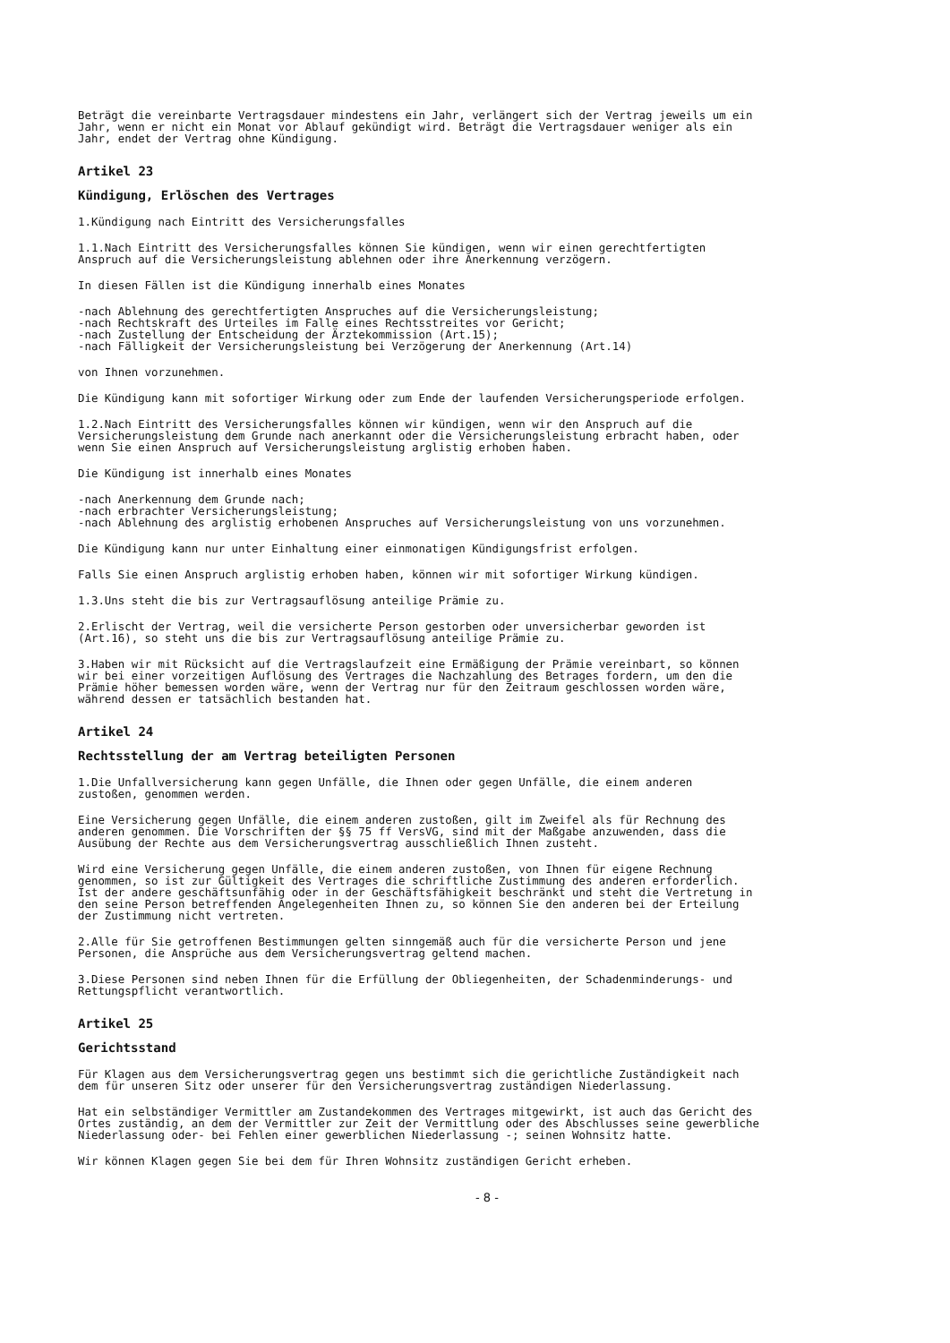Beträgt die vereinbarte Vertragsdauer mindestens ein Jahr, verlängert sich der Vertrag jeweils um ein Jahr, wenn er nicht ein Monat vor Ablauf gekündigt wird. Beträgt die Vertragsdauer weniger als ein Jahr, endet der Vertrag ohne Kündigung.
Artikel 23
Kündigung, Erlöschen des Vertrages
1.Kündigung nach Eintritt des Versicherungsfalles
1.1.Nach Eintritt des Versicherungsfalles können Sie kündigen, wenn wir einen gerechtfertigten Anspruch auf die Versicherungsleistung ablehnen oder ihre Anerkennung verzögern.
In diesen Fällen ist die Kündigung innerhalb eines Monates
-nach Ablehnung des gerechtfertigten Anspruches auf die Versicherungsleistung; -nach Rechtskraft des Urteiles im Falle eines Rechtsstreites vor Gericht; -nach Zustellung der Entscheidung der Ärztekommission (Art.15); -nach Fälligkeit der Versicherungsleistung bei Verzögerung der Anerkennung (Art.14)
von Ihnen vorzunehmen.
Die Kündigung kann mit sofortiger Wirkung oder zum Ende der laufenden Versicherungsperiode erfolgen.
1.2.Nach Eintritt des Versicherungsfalles können wir kündigen, wenn wir den Anspruch auf die Versicherungsleistung dem Grunde nach anerkannt oder die Versicherungsleistung erbracht haben, oder wenn Sie einen Anspruch auf Versicherungsleistung arglistig erhoben haben.
Die Kündigung ist innerhalb eines Monates
-nach Anerkennung dem Grunde nach; -nach erbrachter Versicherungsleistung; -nach Ablehnung des arglistig erhobenen Anspruches auf Versicherungsleistung von uns vorzunehmen.
Die Kündigung kann nur unter Einhaltung einer einmonatigen Kündigungsfrist erfolgen.
Falls Sie einen Anspruch arglistig erhoben haben, können wir mit sofortiger Wirkung kündigen.
1.3.Uns steht die bis zur Vertragsauflösung anteilige Prämie zu.
2.Erlischt der Vertrag, weil die versicherte Person gestorben oder unversicherbar geworden ist (Art.16), so steht uns die bis zur Vertragsauflösung anteilige Prämie zu.
3.Haben wir mit Rücksicht auf die Vertragslaufzeit eine Ermäßigung der Prämie vereinbart, so können wir bei einer vorzeitigen Auflösung des Vertrages die Nachzahlung des Betrages fordern, um den die Prämie höher bemessen worden wäre, wenn der Vertrag nur für den Zeitraum geschlossen worden wäre, während dessen er tatsächlich bestanden hat.
Artikel 24
Rechtsstellung der am Vertrag beteiligten Personen
1.Die Unfallversicherung kann gegen Unfälle, die Ihnen oder gegen Unfälle, die einem anderen zustoßen, genommen werden.
Eine Versicherung gegen Unfälle, die einem anderen zustoßen, gilt im Zweifel als für Rechnung des anderen genommen. Die Vorschriften der §§ 75 ff VersVG, sind mit der Maßgabe anzuwenden, dass die Ausübung der Rechte aus dem Versicherungsvertrag ausschließlich Ihnen zusteht.
Wird eine Versicherung gegen Unfälle, die einem anderen zustoßen, von Ihnen für eigene Rechnung genommen, so ist zur Gültigkeit des Vertrages die schriftliche Zustimmung des anderen erforderlich. Ist der andere geschäftsunfähig oder in der Geschäftsfähigkeit beschränkt und steht die Vertretung in den seine Person betreffenden Angelegenheiten Ihnen zu, so können Sie den anderen bei der Erteilung der Zustimmung nicht vertreten.
2.Alle für Sie getroffenen Bestimmungen gelten sinngemäß auch für die versicherte Person und jene Personen, die Ansprüche aus dem Versicherungsvertrag geltend machen.
3.Diese Personen sind neben Ihnen für die Erfüllung der Obliegenheiten, der Schadenminderungs- und Rettungspflicht verantwortlich.
Artikel 25
Gerichtsstand
Für Klagen aus dem Versicherungsvertrag gegen uns bestimmt sich die gerichtliche Zuständigkeit nach dem für unseren Sitz oder unserer für den Versicherungsvertrag zuständigen Niederlassung.
Hat ein selbständiger Vermittler am Zustandekommen des Vertrages mitgewirkt, ist auch das Gericht des Ortes zuständig, an dem der Vermittler zur Zeit der Vermittlung oder des Abschlusses seine gewerbliche Niederlassung oder- bei Fehlen einer gewerblichen Niederlassung -; seinen Wohnsitz hatte.
Wir können Klagen gegen Sie bei dem für Ihren Wohnsitz zuständigen Gericht erheben.
- 8 -